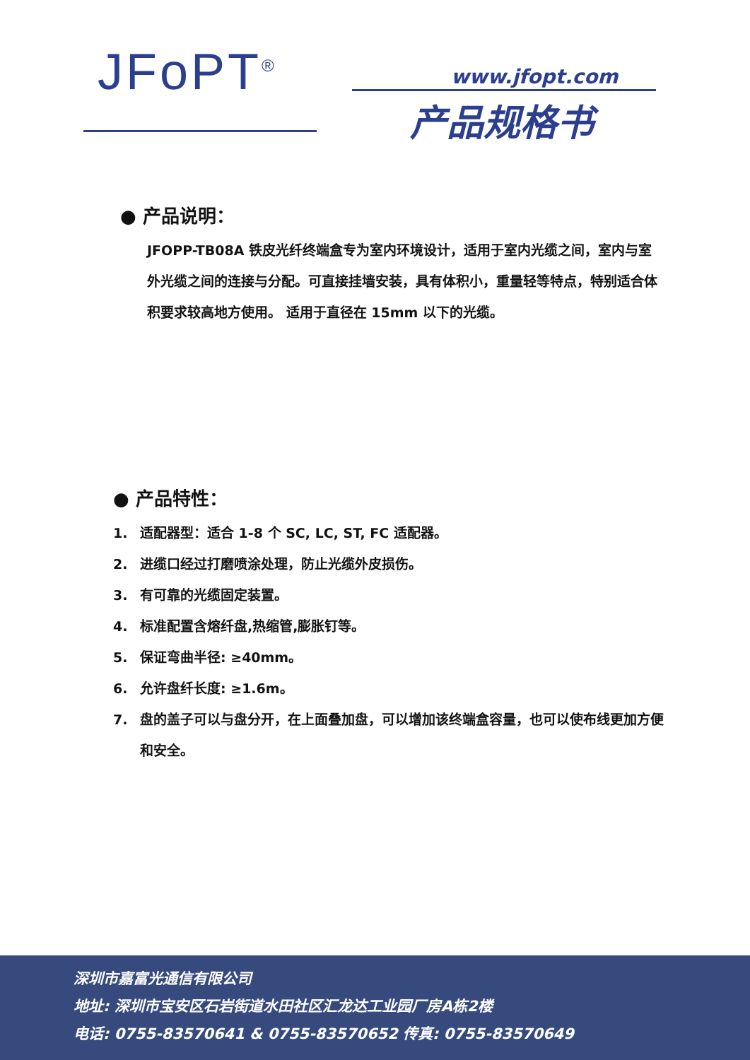JFoPT<sup>®</sup> www.jfopt.com
产品规格书
● 产品说明：
JFOPP-TB08A 铁皮光纤终端盒专为室内环境设计，适用于室内光缆之间，室内与室外光缆之间的连接与分配。可直接挂墙安装，具有体积小，重量轻等特点，特别适合体积要求较高地方使用。 适用于直径在 15mm 以下的光缆。
● 产品特性：
1. 适配器型：适合 1-8 个 SC, LC, ST, FC 适配器。
2. 进缆口经过打磨喷涂处理，防止光缆外皮损伤。
3. 有可靠的光缆固定装置。
4. 标准配置含熔纤盘,热缩管,膨胀钉等。
5. 保证弯曲半径: ≥40mm。
6. 允许盘纤长度: ≥1.6m。
7. 盘的盖子可以与盘分开，在上面叠加盘，可以增加该终端盒容量，也可以使布线更加方便和安全。
深圳市嘉富光通信有限公司
地址: 深圳市宝安区石岩街道水田社区汇龙达工业园厂房A栋2楼
电话: 0755-83570641 & 0755-83570652 传真: 0755-83570649